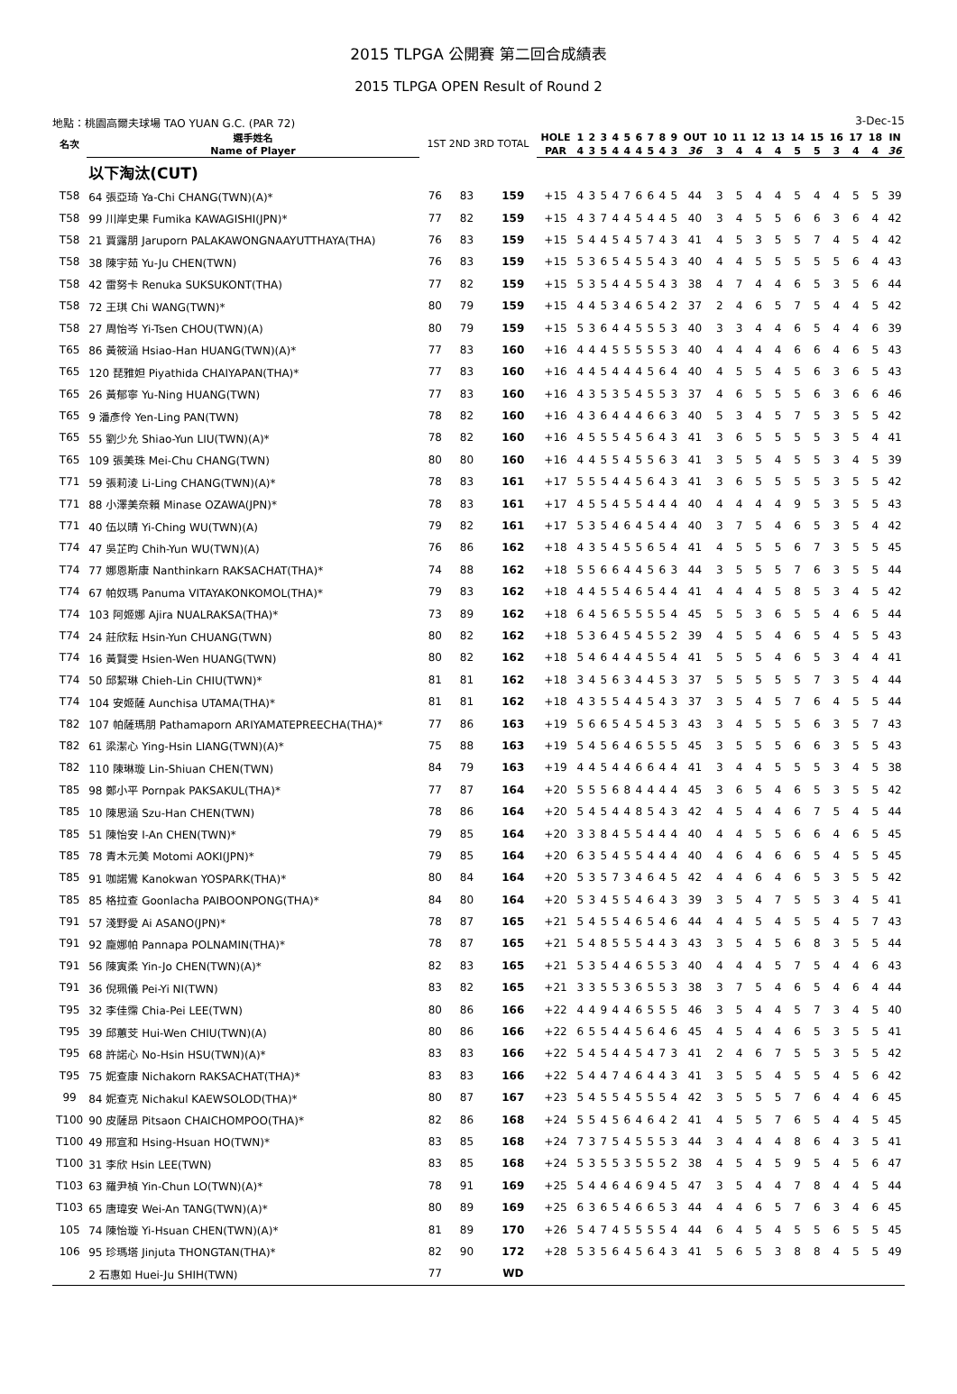2015 TLPGA 公開賽 第二回合成績表
2015 TLPGA OPEN Result of Round 2
地點：桃園高爾夫球場 TAO YUAN G.C. (PAR 72) 3-Dec-15
| 名次 | 選手姓名 | 1ST 2ND 3RD TOTAL | | | | HOLE | 1 | 2 | 3 | 4 | 5 | 6 | 7 | 8 | 9 | OUT | 10 | 11 | 12 | 13 | 14 | 15 | 16 | 17 | 18 | IN |
| --- | --- | --- | --- | --- | --- | --- | --- | --- | --- | --- | --- | --- | --- | --- | --- | --- | --- | --- | --- | --- | --- | --- | --- | --- | --- | --- |
| | Name of Player | | | | | PAR | 4 | 3 | 5 | 4 | 4 | 4 | 5 | 4 | 3 | 36 | 3 | 4 | 4 | 4 | 5 | 5 | 3 | 4 | 4 | 36 |
| | 以下淘汰(CUT) | | | | | | | | | | | | | | | | | | | | | | | | | |
| T58 | 64 張亞琦 Ya-Chi CHANG(TWN)(A)* | 76 | 83 | | 159 | +15 | 4 | 3 | 5 | 4 | 7 | 6 | 6 | 4 | 5 | 44 | 3 | 5 | 4 | 4 | 5 | 4 | 4 | 5 | 5 | 39 |
| T58 | 99 川岸史果 Fumika KAWAGISHI(JPN)* | 77 | 82 | | 159 | +15 | 4 | 3 | 7 | 4 | 4 | 5 | 4 | 4 | 5 | 40 | 3 | 4 | 5 | 5 | 6 | 6 | 3 | 6 | 4 | 42 |
| T58 | 21 賈露朋 Jaruporn PALAKAWONGNAAYUTTHAYA(THA) | 76 | 83 | | 159 | +15 | 5 | 4 | 4 | 5 | 4 | 5 | 7 | 4 | 3 | 41 | 4 | 5 | 3 | 5 | 5 | 7 | 4 | 5 | 4 | 42 |
| T58 | 38 陳宇茹 Yu-Ju CHEN(TWN) | 76 | 83 | | 159 | +15 | 5 | 3 | 6 | 5 | 4 | 5 | 5 | 4 | 3 | 40 | 4 | 4 | 5 | 5 | 5 | 5 | 5 | 6 | 4 | 43 |
| T58 | 42 雷努卡 Renuka SUKSUKONT(THA) | 77 | 82 | | 159 | +15 | 5 | 3 | 5 | 4 | 4 | 5 | 5 | 4 | 3 | 38 | 4 | 7 | 4 | 4 | 6 | 5 | 3 | 5 | 6 | 44 |
| T58 | 72 王琪 Chi WANG(TWN)* | 80 | 79 | | 159 | +15 | 4 | 4 | 5 | 3 | 4 | 6 | 5 | 4 | 2 | 37 | 2 | 4 | 6 | 5 | 7 | 5 | 4 | 4 | 5 | 42 |
| T58 | 27 周怡岑 Yi-Tsen CHOU(TWN)(A) | 80 | 79 | | 159 | +15 | 5 | 3 | 6 | 4 | 4 | 5 | 5 | 5 | 3 | 40 | 3 | 3 | 4 | 4 | 6 | 5 | 4 | 4 | 6 | 39 |
| T65 | 86 黃筱涵 Hsiao-Han HUANG(TWN)(A)* | 77 | 83 | | 160 | +16 | 4 | 4 | 4 | 5 | 5 | 5 | 5 | 5 | 3 | 40 | 4 | 4 | 4 | 4 | 6 | 6 | 4 | 6 | 5 | 43 |
| T65 | 120 琵雅妲 Piyathida CHAIYAPAN(THA)* | 77 | 83 | | 160 | +16 | 4 | 4 | 5 | 4 | 4 | 4 | 5 | 6 | 4 | 40 | 4 | 5 | 5 | 4 | 5 | 6 | 3 | 6 | 5 | 43 |
| T65 | 26 黃郁寧 Yu-Ning HUANG(TWN) | 77 | 83 | | 160 | +16 | 4 | 3 | 5 | 3 | 5 | 4 | 5 | 5 | 3 | 37 | 4 | 6 | 5 | 5 | 5 | 6 | 3 | 6 | 6 | 46 |
| T65 | 9 潘彥伶 Yen-Ling PAN(TWN) | 78 | 82 | | 160 | +16 | 4 | 3 | 6 | 4 | 4 | 4 | 6 | 6 | 3 | 40 | 5 | 3 | 4 | 5 | 7 | 5 | 3 | 5 | 5 | 42 |
| T65 | 55 劉少允 Shiao-Yun LIU(TWN)(A)* | 78 | 82 | | 160 | +16 | 4 | 5 | 5 | 5 | 4 | 5 | 6 | 4 | 3 | 41 | 3 | 6 | 5 | 5 | 5 | 5 | 3 | 5 | 4 | 41 |
| T65 | 109 張美珠 Mei-Chu CHANG(TWN) | 80 | 80 | | 160 | +16 | 4 | 4 | 5 | 5 | 4 | 5 | 5 | 6 | 3 | 41 | 3 | 5 | 5 | 4 | 5 | 5 | 3 | 4 | 5 | 39 |
| T71 | 59 張莉淩 Li-Ling CHANG(TWN)(A)* | 78 | 83 | | 161 | +17 | 5 | 5 | 5 | 4 | 4 | 5 | 6 | 4 | 3 | 41 | 3 | 6 | 5 | 5 | 5 | 5 | 3 | 5 | 5 | 42 |
| T71 | 88 小澤美奈賴 Minase OZAWA(JPN)* | 78 | 83 | | 161 | +17 | 4 | 5 | 5 | 4 | 5 | 5 | 4 | 4 | 4 | 40 | 4 | 4 | 4 | 4 | 9 | 5 | 3 | 5 | 5 | 43 |
| T71 | 40 伍以晴 Yi-Ching WU(TWN)(A) | 79 | 82 | | 161 | +17 | 5 | 3 | 5 | 4 | 6 | 4 | 5 | 4 | 4 | 40 | 3 | 7 | 5 | 4 | 6 | 5 | 3 | 5 | 4 | 42 |
| T74 | 47 吳芷昀 Chih-Yun WU(TWN)(A) | 76 | 86 | | 162 | +18 | 4 | 3 | 5 | 4 | 5 | 5 | 6 | 5 | 4 | 41 | 4 | 5 | 5 | 5 | 6 | 7 | 3 | 5 | 5 | 45 |
| T74 | 77 娜恩斯康 Nanthinkarn RAKSACHAT(THA)* | 74 | 88 | | 162 | +18 | 5 | 5 | 6 | 6 | 4 | 4 | 5 | 6 | 3 | 44 | 3 | 5 | 5 | 5 | 7 | 6 | 3 | 5 | 5 | 44 |
| T74 | 67 帕奴瑪 Panuma VITAYAKONKOMOL(THA)* | 79 | 83 | | 162 | +18 | 4 | 4 | 5 | 5 | 4 | 6 | 5 | 4 | 4 | 41 | 4 | 4 | 4 | 5 | 8 | 5 | 3 | 4 | 5 | 42 |
| T74 | 103 阿姬娜 Ajira NUALRAKSA(THA)* | 73 | 89 | | 162 | +18 | 6 | 4 | 5 | 6 | 5 | 5 | 5 | 5 | 4 | 45 | 5 | 5 | 3 | 6 | 5 | 5 | 4 | 6 | 5 | 44 |
| T74 | 24 莊欣耘 Hsin-Yun CHUANG(TWN) | 80 | 82 | | 162 | +18 | 5 | 3 | 6 | 4 | 5 | 4 | 5 | 5 | 2 | 39 | 4 | 5 | 5 | 4 | 6 | 5 | 4 | 5 | 5 | 43 |
| T74 | 16 黃賢雯 Hsien-Wen HUANG(TWN) | 80 | 82 | | 162 | +18 | 5 | 4 | 6 | 4 | 4 | 4 | 5 | 5 | 4 | 41 | 5 | 5 | 5 | 4 | 6 | 5 | 3 | 4 | 4 | 41 |
| T74 | 50 邱絜琳 Chieh-Lin CHIU(TWN)* | 81 | 81 | | 162 | +18 | 3 | 4 | 5 | 6 | 3 | 4 | 4 | 5 | 3 | 37 | 5 | 5 | 5 | 5 | 5 | 7 | 3 | 5 | 4 | 44 |
| T74 | 104 安姬薩 Aunchisa UTAMA(THA)* | 81 | 81 | | 162 | +18 | 4 | 3 | 5 | 5 | 4 | 4 | 5 | 4 | 3 | 37 | 3 | 5 | 4 | 5 | 7 | 6 | 4 | 5 | 5 | 44 |
| T82 | 107 帕薩瑪朋 Pathamaporn ARIYAMATEPREECHA(THA)* | 77 | 86 | | 163 | +19 | 5 | 6 | 6 | 5 | 4 | 5 | 4 | 5 | 3 | 43 | 3 | 4 | 5 | 5 | 5 | 6 | 3 | 5 | 7 | 43 |
| T82 | 61 梁潔心 Ying-Hsin LIANG(TWN)(A)* | 75 | 88 | | 163 | +19 | 5 | 4 | 5 | 6 | 4 | 6 | 5 | 5 | 5 | 45 | 3 | 5 | 5 | 5 | 6 | 6 | 3 | 5 | 5 | 43 |
| T82 | 110 陳琳璇 Lin-Shiuan CHEN(TWN) | 84 | 79 | | 163 | +19 | 4 | 4 | 5 | 4 | 4 | 6 | 6 | 4 | 4 | 41 | 3 | 4 | 4 | 5 | 5 | 5 | 3 | 4 | 5 | 38 |
| T85 | 98 鄭小平 Pornpak PAKSAKUL(THA)* | 77 | 87 | | 164 | +20 | 5 | 5 | 5 | 6 | 8 | 4 | 4 | 4 | 4 | 45 | 3 | 6 | 5 | 4 | 6 | 5 | 3 | 5 | 5 | 42 |
| T85 | 10 陳思涵 Szu-Han CHEN(TWN) | 78 | 86 | | 164 | +20 | 5 | 4 | 5 | 4 | 4 | 8 | 5 | 4 | 3 | 42 | 4 | 5 | 4 | 4 | 6 | 7 | 5 | 4 | 5 | 44 |
| T85 | 51 陳怡安 I-An CHEN(TWN)* | 79 | 85 | | 164 | +20 | 3 | 3 | 8 | 4 | 5 | 5 | 4 | 4 | 4 | 40 | 4 | 4 | 5 | 5 | 6 | 6 | 4 | 6 | 5 | 45 |
| T85 | 78 青木元美 Motomi AOKI(JPN)* | 79 | 85 | | 164 | +20 | 6 | 3 | 5 | 4 | 5 | 5 | 4 | 4 | 4 | 40 | 4 | 6 | 4 | 6 | 6 | 5 | 4 | 5 | 5 | 45 |
| T85 | 91 咖諾鸞 Kanokwan YOSPARK(THA)* | 80 | 84 | | 164 | +20 | 5 | 3 | 5 | 7 | 3 | 4 | 6 | 4 | 5 | 42 | 4 | 4 | 6 | 4 | 6 | 5 | 3 | 5 | 5 | 42 |
| T85 | 85 格拉查 Goonlacha PAIBOONPONG(THA)* | 84 | 80 | | 164 | +20 | 5 | 3 | 4 | 5 | 5 | 4 | 6 | 4 | 3 | 39 | 3 | 5 | 4 | 7 | 5 | 5 | 3 | 4 | 5 | 41 |
| T91 | 57 淺野愛 Ai ASANO(JPN)* | 78 | 87 | | 165 | +21 | 5 | 4 | 5 | 5 | 4 | 6 | 5 | 4 | 6 | 44 | 4 | 4 | 5 | 4 | 5 | 5 | 4 | 5 | 7 | 43 |
| T91 | 92 龐娜帕 Pannapa POLNAMIN(THA)* | 78 | 87 | | 165 | +21 | 5 | 4 | 8 | 5 | 5 | 5 | 4 | 4 | 3 | 43 | 3 | 5 | 4 | 5 | 6 | 8 | 3 | 5 | 5 | 44 |
| T91 | 56 陳寅柔 Yin-Jo CHEN(TWN)(A)* | 82 | 83 | | 165 | +21 | 5 | 3 | 5 | 4 | 4 | 6 | 5 | 5 | 3 | 40 | 4 | 4 | 4 | 5 | 7 | 5 | 4 | 4 | 6 | 43 |
| T91 | 36 倪珮儀 Pei-Yi NI(TWN) | 83 | 82 | | 165 | +21 | 3 | 3 | 5 | 5 | 3 | 6 | 5 | 5 | 3 | 38 | 3 | 7 | 5 | 4 | 6 | 5 | 4 | 6 | 4 | 44 |
| T95 | 32 李佳霈 Chia-Pei LEE(TWN) | 80 | 86 | | 166 | +22 | 4 | 4 | 9 | 4 | 4 | 6 | 5 | 5 | 5 | 46 | 3 | 5 | 4 | 4 | 5 | 7 | 3 | 4 | 5 | 40 |
| T95 | 39 邱蕙芠 Hui-Wen CHIU(TWN)(A) | 80 | 86 | | 166 | +22 | 6 | 5 | 5 | 4 | 4 | 5 | 6 | 4 | 6 | 45 | 4 | 5 | 4 | 4 | 6 | 5 | 3 | 5 | 5 | 41 |
| T95 | 68 許諾心 No-Hsin HSU(TWN)(A)* | 83 | 83 | | 166 | +22 | 5 | 4 | 5 | 4 | 4 | 5 | 4 | 7 | 3 | 41 | 2 | 4 | 6 | 7 | 5 | 5 | 3 | 5 | 5 | 42 |
| T95 | 75 妮查康 Nichakorn RAKSACHAT(THA)* | 83 | 83 | | 166 | +22 | 5 | 4 | 4 | 7 | 4 | 6 | 4 | 4 | 3 | 41 | 3 | 5 | 5 | 4 | 5 | 5 | 4 | 5 | 6 | 42 |
| 99 | 84 妮查克 Nichakul KAEWSOLOD(THA)* | 80 | 87 | | 167 | +23 | 5 | 4 | 5 | 5 | 4 | 5 | 5 | 5 | 4 | 42 | 3 | 5 | 5 | 5 | 7 | 6 | 4 | 4 | 6 | 45 |
| T100 | 90 皮薩昂 Pitsaon CHAICHOMPOO(THA)* | 82 | 86 | | 168 | +24 | 5 | 5 | 4 | 5 | 6 | 4 | 6 | 4 | 2 | 41 | 4 | 5 | 5 | 7 | 6 | 5 | 4 | 4 | 5 | 45 |
| T100 | 49 邢宣和 Hsing-Hsuan HO(TWN)* | 83 | 85 | | 168 | +24 | 7 | 3 | 7 | 5 | 4 | 5 | 5 | 5 | 3 | 44 | 3 | 4 | 4 | 4 | 8 | 6 | 4 | 3 | 5 | 41 |
| T100 | 31 李欣 Hsin LEE(TWN) | 83 | 85 | | 168 | +24 | 5 | 3 | 5 | 5 | 3 | 5 | 5 | 5 | 2 | 38 | 4 | 5 | 4 | 5 | 9 | 5 | 4 | 5 | 6 | 47 |
| T103 | 63 羅尹楨 Yin-Chun LO(TWN)(A)* | 78 | 91 | | 169 | +25 | 5 | 4 | 4 | 6 | 4 | 6 | 9 | 4 | 5 | 47 | 3 | 5 | 4 | 4 | 7 | 8 | 4 | 4 | 5 | 44 |
| T103 | 65 唐瑋安 Wei-An TANG(TWN)(A)* | 80 | 89 | | 169 | +25 | 6 | 3 | 6 | 5 | 4 | 6 | 6 | 5 | 3 | 44 | 4 | 4 | 6 | 5 | 7 | 6 | 3 | 4 | 6 | 45 |
| 105 | 74 陳怡璇 Yi-Hsuan CHEN(TWN)(A)* | 81 | 89 | | 170 | +26 | 5 | 4 | 7 | 4 | 5 | 5 | 5 | 5 | 4 | 44 | 6 | 4 | 5 | 4 | 5 | 5 | 6 | 5 | 5 | 45 |
| 106 | 95 珍瑪塔 Jinjuta THONGTAN(THA)* | 82 | 90 | | 172 | +28 | 5 | 3 | 5 | 6 | 4 | 5 | 6 | 4 | 3 | 41 | 5 | 6 | 5 | 3 | 8 | 8 | 4 | 5 | 5 | 49 |
| | 2 石惠如 Huei-Ju SHIH(TWN) | 77 | | | WD | | | | | | | | | | | | | | | | | | | | | |